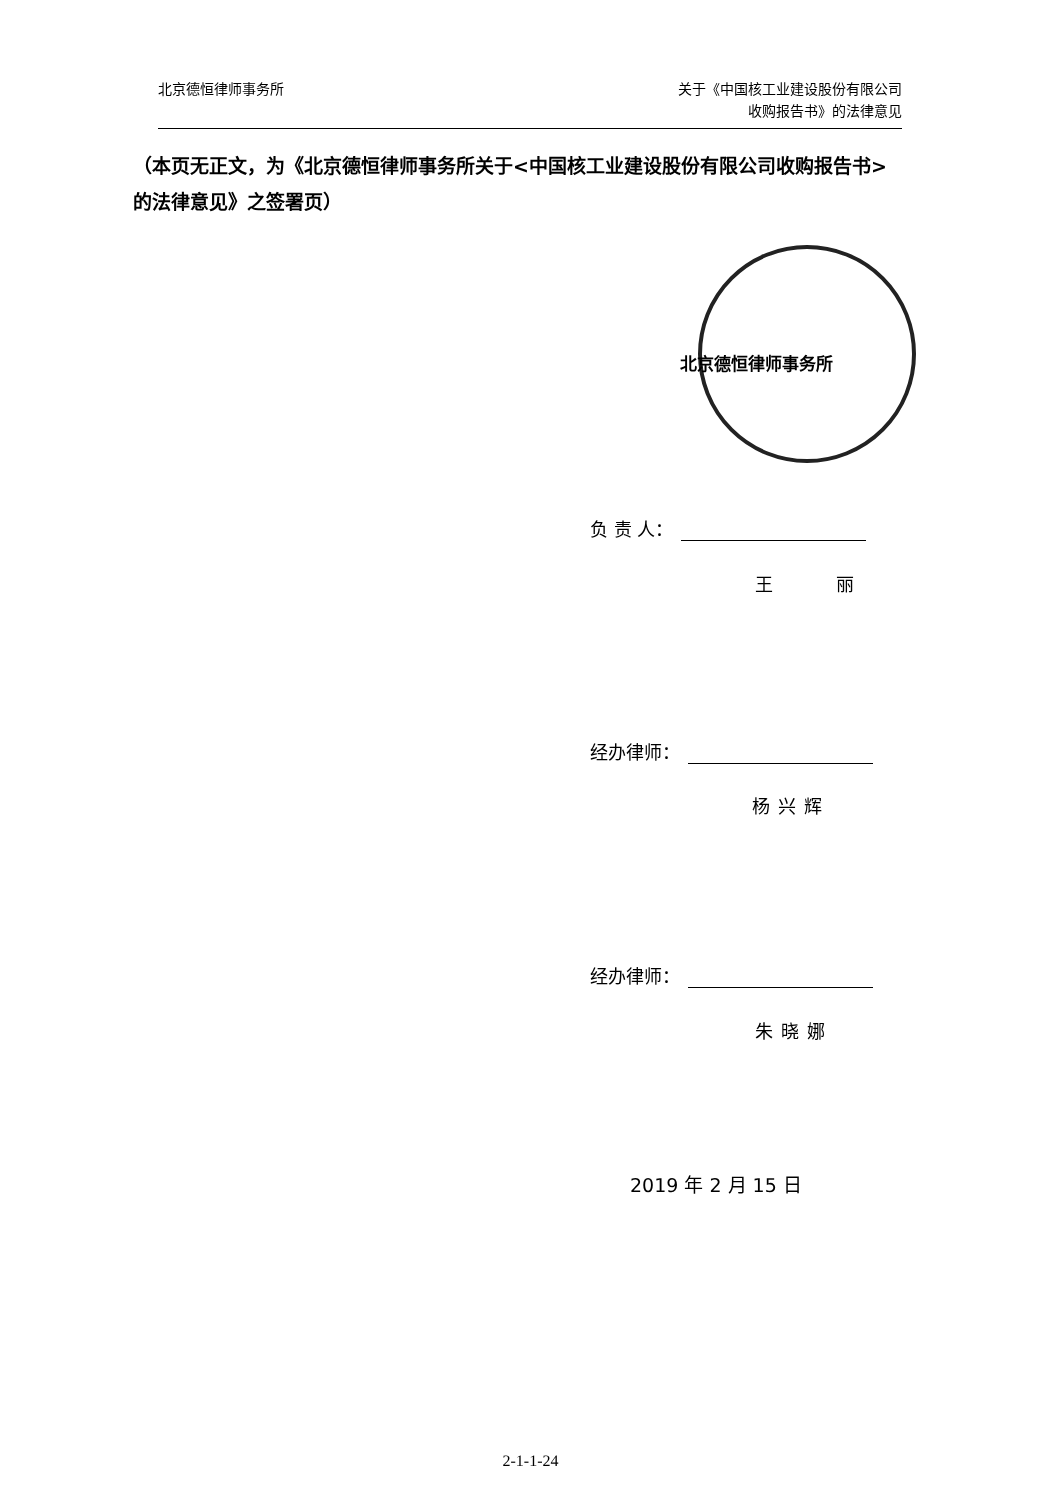北京德恒律师事务所 关于《中国核工业建设股份有限公司
收购报告书》的法律意见
（本页无正文，为《北京德恒律师事务所关于<中国核工业建设股份有限公司收购报告书>的法律意见》之签署页）
北京德恒律师事务所
负 责 人：
王 丽
经办律师：
杨兴辉
经办律师：
朱晓娜
2019 年 2 月 15 日
2-1-1-24